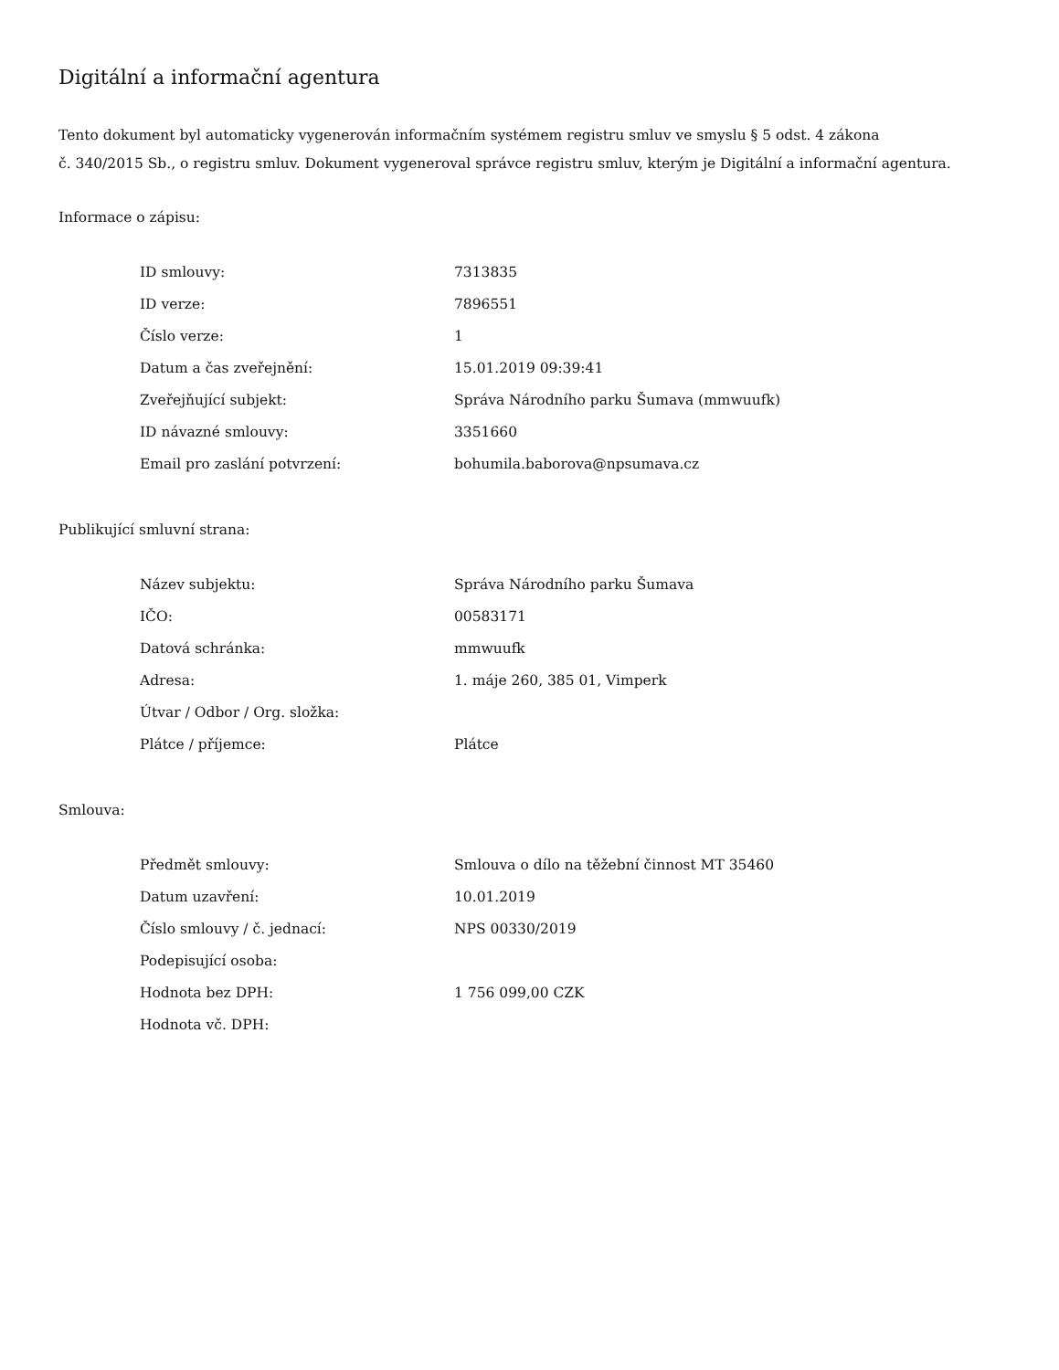Digitální a informační agentura
Tento dokument byl automaticky vygenerován informačním systémem registru smluv ve smyslu § 5 odst. 4 zákona
č. 340/2015 Sb., o registru smluv. Dokument vygeneroval správce registru smluv, kterým je Digitální a informační agentura.
Informace o zápisu:
| ID smlouvy: | 7313835 |
| ID verze: | 7896551 |
| Číslo verze: | 1 |
| Datum a čas zveřejnění: | 15.01.2019 09:39:41 |
| Zveřejňující subjekt: | Správa Národního parku Šumava (mmwuufk) |
| ID návazné smlouvy: | 3351660 |
| Email pro zaslání potvrzení: | bohumila.baborova@npsumava.cz |
Publikující smluvní strana:
| Název subjektu: | Správa Národního parku Šumava |
| IČO: | 00583171 |
| Datová schránka: | mmwuufk |
| Adresa: | 1. máje 260, 385 01, Vimperk |
| Útvar / Odbor / Org. složka: | |
| Plátce / příjemce: | Plátce |
Smlouva:
| Předmět smlouvy: | Smlouva o dílo na těžební činnost MT 35460 |
| Datum uzavření: | 10.01.2019 |
| Číslo smlouvy / č. jednací: | NPS 00330/2019 |
| Podepisující osoba: | |
| Hodnota bez DPH: | 1 756 099,00 CZK |
| Hodnota vč. DPH: | |